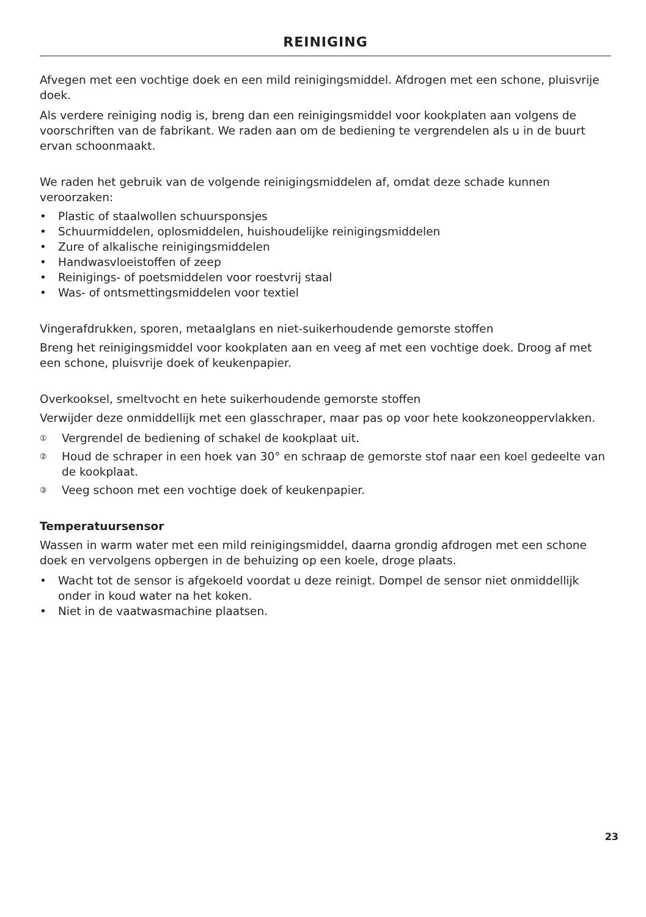REINIGING
Afvegen met een vochtige doek en een mild reinigingsmiddel. Afdrogen met een schone, pluisvrije doek.
Als verdere reiniging nodig is, breng dan een reinigingsmiddel voor kookplaten aan volgens de voorschriften van de fabrikant. We raden aan om de bediening te vergrendelen als u in de buurt ervan schoonmaakt.
We raden het gebruik van de volgende reinigingsmiddelen af, omdat deze schade kunnen veroorzaken:
• Plastic of staalwollen schuursponsjes
• Schuurmiddelen, oplosmiddelen, huishoudelijke reinigingsmiddelen
• Zure of alkalische reinigingsmiddelen
• Handwasvloeistoffen of zeep
• Reinigings- of poetsmiddelen voor roestvrij staal
• Was- of ontsmettingsmiddelen voor textiel
Vingerafdrukken, sporen, metaalglans en niet-suikerhoudende gemorste stoffen
Breng het reinigingsmiddel voor kookplaten aan en veeg af met een vochtige doek. Droog af met een schone, pluisvrije doek of keukenpapier.
Overkooksel, smeltvocht en hete suikerhoudende gemorste stoffen
Verwijder deze onmiddellijk met een glasschraper, maar pas op voor hete kookzoneoppervlakken.
① Vergrendel de bediening of schakel de kookplaat uit.
② Houd de schraper in een hoek van 30° en schraap de gemorste stof naar een koel gedeelte van de kookplaat.
③ Veeg schoon met een vochtige doek of keukenpapier.
Temperatuursensor
Wassen in warm water met een mild reinigingsmiddel, daarna grondig afdrogen met een schone doek en vervolgens opbergen in de behuizing op een koele, droge plaats.
• Wacht tot de sensor is afgekoeld voordat u deze reinigt. Dompel de sensor niet onmiddellijk onder in koud water na het koken.
• Niet in de vaatwasmachine plaatsen.
23